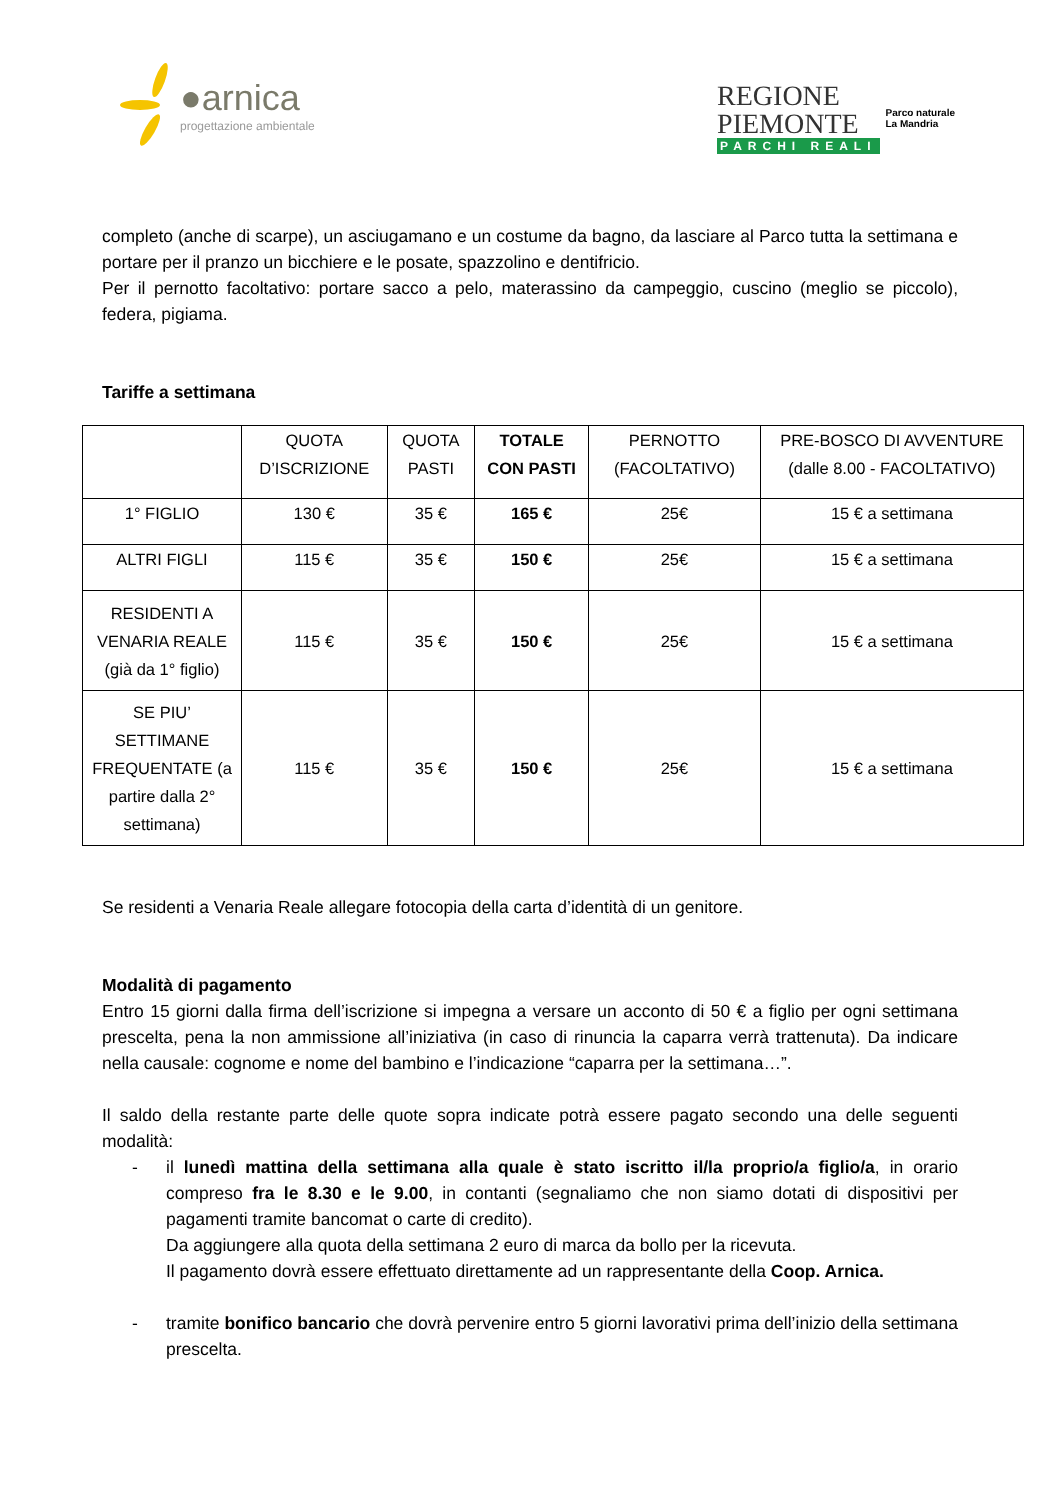●arnica
progettazione ambientale
REGIONE
PIEMONTE
PARCHI REALI
Parco naturale
La Mandria
completo (anche di scarpe), un asciugamano e un costume da bagno, da lasciare al Parco tutta la settimana e portare per il pranzo un bicchiere e le posate, spazzolino e dentifricio.
Per il pernotto facoltativo: portare sacco a pelo, materassino da campeggio, cuscino (meglio se piccolo), federa, pigiama.
Tariffe a settimana
| | QUOTA D’ISCRIZIONE | QUOTA PASTI | TOTALE CON PASTI | PERNOTTO (FACOLTATIVO) | PRE-BOSCO DI AVVENTURE (dalle 8.00 - FACOLTATIVO) |
| --- | --- | --- | --- | --- | --- |
| 1° FIGLIO | 130 € | 35 € | 165 € | 25€ | 15 € a settimana |
| ALTRI FIGLI | 115 € | 35 € | 150 € | 25€ | 15 € a settimana |
| RESIDENTI A VENARIA REALE (già da 1° figlio) | 115 € | 35 € | 150 € | 25€ | 15 € a settimana |
| SE PIU’ SETTIMANE FREQUENTATE (a partire dalla 2° settimana) | 115 € | 35 € | 150 € | 25€ | 15 € a settimana |
Se residenti a Venaria Reale allegare fotocopia della carta d’identità di un genitore.
Modalità di pagamento
Entro 15 giorni dalla firma dell’iscrizione si impegna a versare un acconto di 50 € a figlio per ogni settimana prescelta, pena la non ammissione all’iniziativa (in caso di rinuncia la caparra verrà trattenuta). Da indicare nella causale: cognome e nome del bambino e l’indicazione “caparra per la settimana…”.
Il saldo della restante parte delle quote sopra indicate potrà essere pagato secondo una delle seguenti modalità:
- il lunedì mattina della settimana alla quale è stato iscritto il/la proprio/a figlio/a, in orario compreso fra le 8.30 e le 9.00, in contanti (segnaliamo che non siamo dotati di dispositivi per pagamenti tramite bancomat o carte di credito).
Da aggiungere alla quota della settimana 2 euro di marca da bollo per la ricevuta.
Il pagamento dovrà essere effettuato direttamente ad un rappresentante della Coop. Arnica.
- tramite bonifico bancario che dovrà pervenire entro 5 giorni lavorativi prima dell’inizio della settimana prescelta.